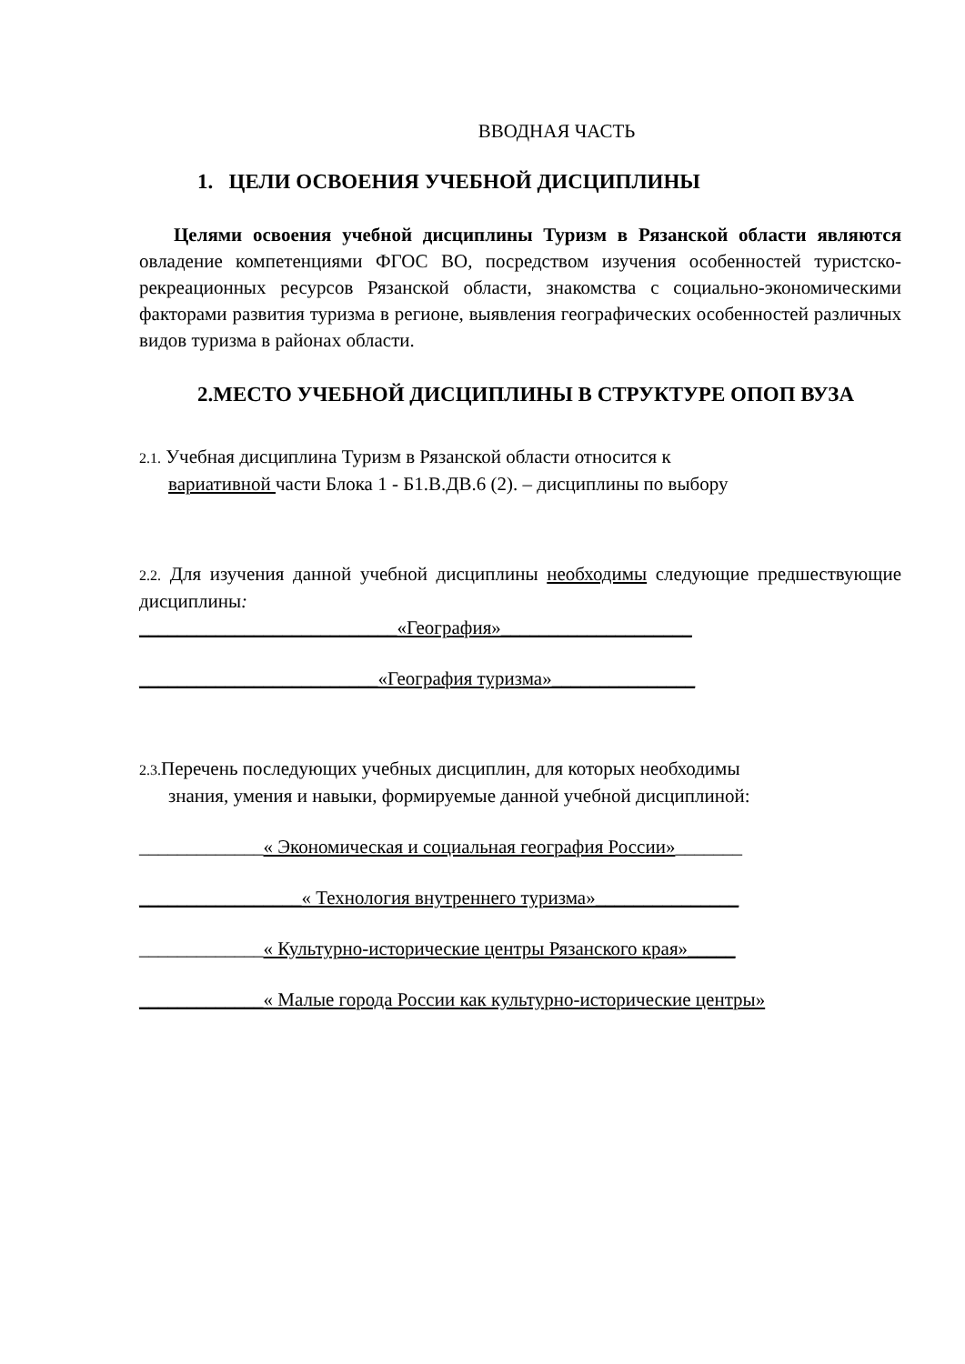ВВОДНАЯ ЧАСТЬ
1. ЦЕЛИ ОСВОЕНИЯ УЧЕБНОЙ ДИСЦИПЛИНЫ
Целями освоения учебной дисциплины Туризм в Рязанской области являются овладение компетенциями ФГОС ВО, посредством изучения особенностей туристско-рекреационных ресурсов Рязанской области, знакомства с социально-экономическими факторами развития туризма в регионе, выявления географических особенностей различных видов туризма в районах области.
2.МЕСТО УЧЕБНОЙ ДИСЦИПЛИНЫ В СТРУКТУРЕ ОПОП ВУЗА
2.1. Учебная дисциплина Туризм в Рязанской области относится к
вариативной части Блока 1 - Б1.В.ДВ.6 (2). – дисциплины по выбору
2.2. Для изучения данной учебной дисциплины необходимы следующие предшествующие дисциплины:
___________________________«География»____________________
_________________________«География туризма»_______________
2.3. Перечень последующих учебных дисциплин, для которых необходимы
знания, умения и навыки, формируемые данной учебной дисциплиной:
_____________« Экономическая и социальная география России»_______
_________________« Технология внутреннего туризма»_______________
_____________« Культурно-исторические центры Рязанского края»_____
_____________« Малые города России как культурно-исторические центры»